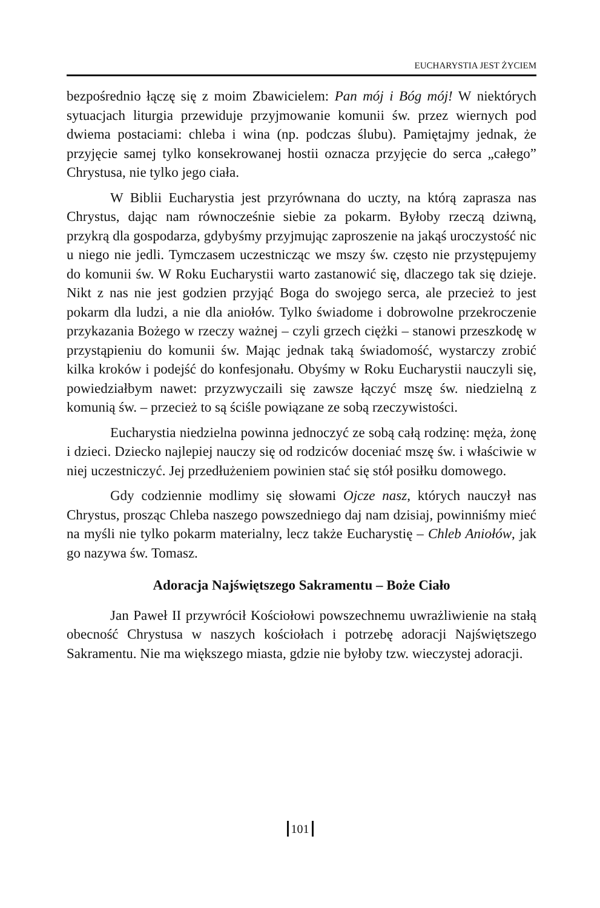EUCHARYSTIA JEST ŻYCIEM
bezpośrednio łączę się z moim Zbawicielem: Pan mój i Bóg mój! W niektórych sytuacjach liturgia przewiduje przyjmowanie komunii św. przez wiernych pod dwiema postaciami: chleba i wina (np. podczas ślubu). Pamiętajmy jednak, że przyjęcie samej tylko konsekrowanej hostii oznacza przyjęcie do serca „całego” Chrystusa, nie tylko jego ciała.
W Biblii Eucharystia jest przyrównana do uczty, na którą zaprasza nas Chrystus, dając nam równocześnie siebie za pokarm. Byłoby rzeczą dziwną, przykrą dla gospodarza, gdybyśmy przyjmując zaproszenie na jakąś uroczystość nic u niego nie jedli. Tymczasem uczestnicząc we mszy św. często nie przystępujemy do komunii św. W Roku Eucharystii warto zastanowić się, dlaczego tak się dzieje. Nikt z nas nie jest godzien przyjąć Boga do swojego serca, ale przecież to jest pokarm dla ludzi, a nie dla aniołów. Tylko świadome i dobrowolne przekroczenie przykazania Bożego w rzeczy ważnej – czyli grzech ciężki – stanowi przeszkodę w przystąpieniu do komunii św. Mając jednak taką świadomość, wystarczy zrobić kilka kroków i podejść do konfesjonału. Obyśmy w Roku Eucharystii nauczyli się, powiedziałbym nawet: przyzwyczaili się zawsze łączyć mszę św. niedzielną z komunią św. – przecież to są ściśle powiązane ze sobą rzeczywistości.
Eucharystia niedzielna powinna jednoczyć ze sobą całą rodzinę: męża, żonę i dzieci. Dziecko najlepiej nauczy się od rodziców doceniać mszę św. i właściwie w niej uczestniczyć. Jej przedłużeniem powinien stać się stół posiłku domowego.
Gdy codziennie modlimy się słowami Ojcze nasz, których nauczył nas Chrystus, prosząc Chleba naszego powszedniego daj nam dzisiaj, powinniśmy mieć na myśli nie tylko pokarm materialny, lecz także Eucharystię – Chleb Aniołów, jak go nazywa św. Tomasz.
Adoracja Najświętszego Sakramentu – Boże Ciało
Jan Paweł II przywrócił Kościołowi powszechnemu uwrażliwienie na stałą obecność Chrystusa w naszych kościołach i potrzebę adoracji Najświętszego Sakramentu. Nie ma większego miasta, gdzie nie byłoby tzw. wieczystej adoracji.
101